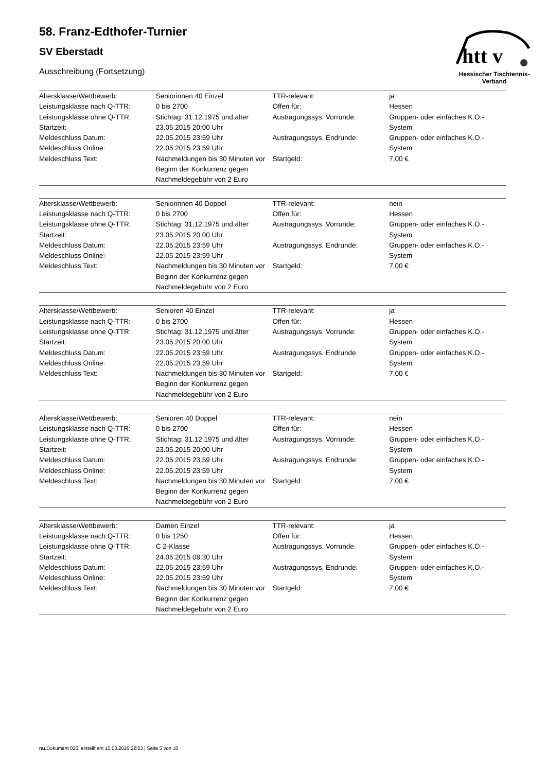htt v
Hessischer Tischtennis-Verband
58. Franz-Edthofer-Turnier
SV Eberstadt
Ausschreibung (Fortsetzung)
| Altersklasse/Wettbewerb: | Seniorinnen 40 Einzel | TTR-relevant: | ja |
| Leistungsklasse nach Q-TTR: | 0 bis 2700 | Offen für: | Hessen |
| Leistungsklasse ohne Q-TTR: Startzeit: | Stichtag: 31.12.1975 und älter 23.05.2015 20:00 Uhr | Austragungssys. Vorrunde: | Gruppen- oder einfaches K.O.-System |
| Meldeschluss Datum: Meldeschluss Online: | 22.05.2015 23:59 Uhr 22.05.2015 23:59 Uhr | Austragungssys. Endrunde: | Gruppen- oder einfaches K.O.-System |
| Meldeschluss Text: | Nachmeldungen bis 30 Minuten vor Beginn der Konkurrenz gegen Nachmeldegebühr von 2 Euro | Startgeld: | 7,00 € |
| Altersklasse/Wettbewerb: | Seniorinnen 40 Doppel | TTR-relevant: | nein |
| Leistungsklasse nach Q-TTR: | 0 bis 2700 | Offen für: | Hessen |
| Leistungsklasse ohne Q-TTR: Startzeit: | Stichtag: 31.12.1975 und älter 23.05.2015 20:00 Uhr | Austragungssys. Vorrunde: | Gruppen- oder einfaches K.O.-System |
| Meldeschluss Datum: Meldeschluss Online: | 22.05.2015 23:59 Uhr 22.05.2015 23:59 Uhr | Austragungssys. Endrunde: | Gruppen- oder einfaches K.O.-System |
| Meldeschluss Text: | Nachmeldungen bis 30 Minuten vor Beginn der Konkurrenz gegen Nachmeldegebühr von 2 Euro | Startgeld: | 7,00 € |
| Altersklasse/Wettbewerb: | Senioren 40 Einzel | TTR-relevant: | ja |
| Leistungsklasse nach Q-TTR: | 0 bis 2700 | Offen für: | Hessen |
| Leistungsklasse ohne Q-TTR: Startzeit: | Stichtag: 31.12.1975 und älter 23.05.2015 20:00 Uhr | Austragungssys. Vorrunde: | Gruppen- oder einfaches K.O.-System |
| Meldeschluss Datum: Meldeschluss Online: | 22.05.2015 23:59 Uhr 22.05.2015 23:59 Uhr | Austragungssys. Endrunde: | Gruppen- oder einfaches K.O.-System |
| Meldeschluss Text: | Nachmeldungen bis 30 Minuten vor Beginn der Konkurrenz gegen Nachmeldegebühr von 2 Euro | Startgeld: | 7,00 € |
| Altersklasse/Wettbewerb: | Senioren 40 Doppel | TTR-relevant: | nein |
| Leistungsklasse nach Q-TTR: | 0 bis 2700 | Offen für: | Hessen |
| Leistungsklasse ohne Q-TTR: Startzeit: | Stichtag: 31.12.1975 und älter 23.05.2015 20:00 Uhr | Austragungssys. Vorrunde: | Gruppen- oder einfaches K.O.-System |
| Meldeschluss Datum: Meldeschluss Online: | 22.05.2015 23:59 Uhr 22.05.2015 23:59 Uhr | Austragungssys. Endrunde: | Gruppen- oder einfaches K.O.-System |
| Meldeschluss Text: | Nachmeldungen bis 30 Minuten vor Beginn der Konkurrenz gegen Nachmeldegebühr von 2 Euro | Startgeld: | 7,00 € |
| Altersklasse/Wettbewerb: | Damen Einzel | TTR-relevant: | ja |
| Leistungsklasse nach Q-TTR: | 0 bis 1250 | Offen für: | Hessen |
| Leistungsklasse ohne Q-TTR: Startzeit: | C 2-Klasse 24.05.2015 08:30 Uhr | Austragungssys. Vorrunde: | Gruppen- oder einfaches K.O.-System |
| Meldeschluss Datum: Meldeschluss Online: | 22.05.2015 23:59 Uhr 22.05.2015 23:59 Uhr | Austragungssys. Endrunde: | Gruppen- oder einfaches K.O.-System |
| Meldeschluss Text: | Nachmeldungen bis 30 Minuten vor Beginn der Konkurrenz gegen Nachmeldegebühr von 2 Euro | Startgeld: | 7,00 € |
nu.Dokument 025, erstellt am 15.03.2025 22:23 | Seite 5 von 10